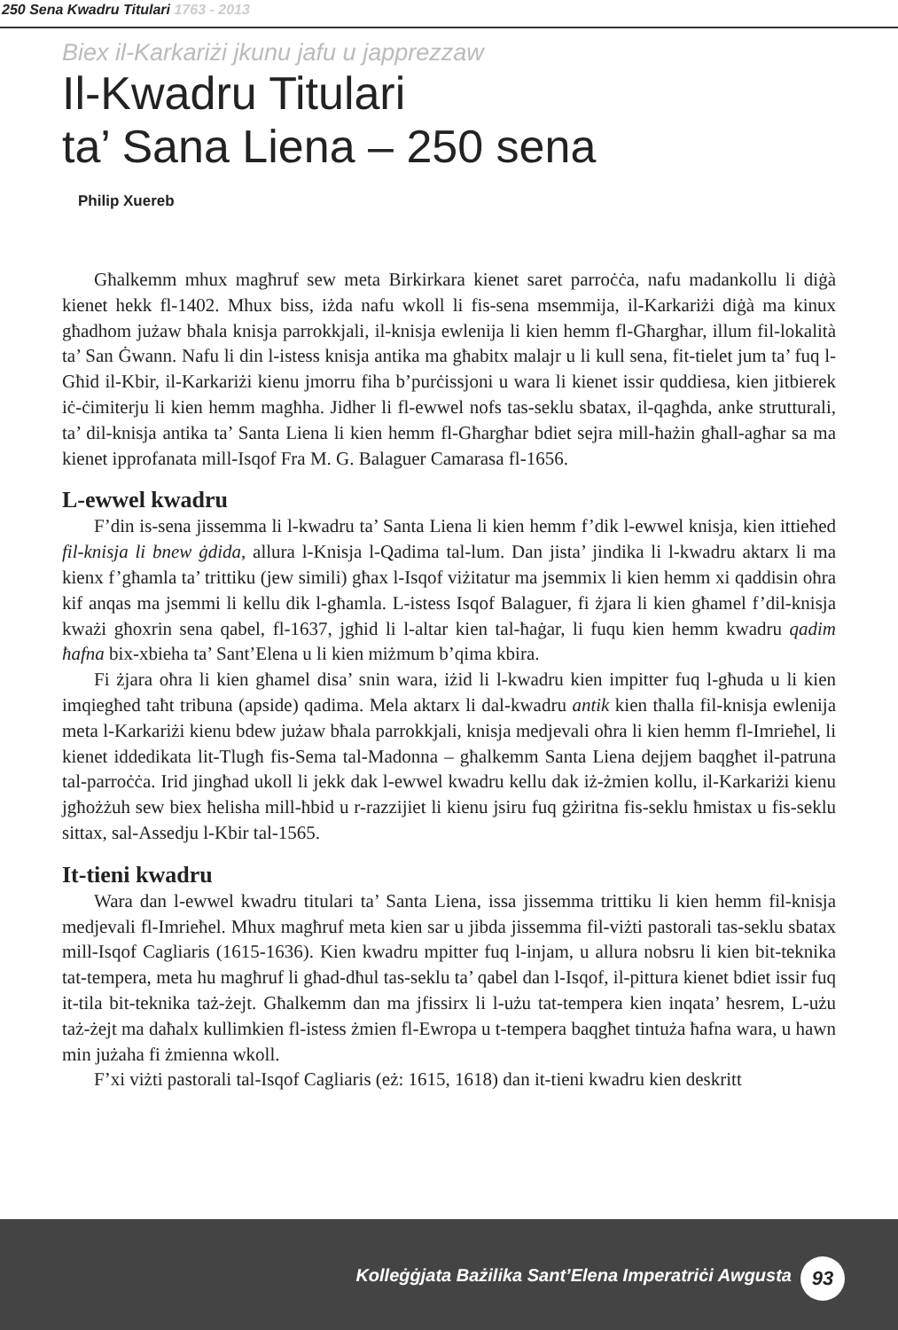250 Sena Kwadru Titulari 1763 - 2013
Biex il-Karkariżi jkunu jafu u japprezzaw
Il-Kwadru Titulari
ta’ Sana Liena – 250 sena
Philip Xuereb
Għalkemm mhux magħruf sew meta Birkirkara kienet saret parroċċa, nafu madankollu li diġà kienet hekk fl-1402. Mhux biss, iżda nafu wkoll li fis-sena msemmija, il-Karkariżi diġà ma kinux għadhom jużaw bħala knisja parrokkjali, il-knisja ewlenija li kien hemm fl-Għargħar, illum fil-lokalità ta’ San Ġwann. Nafu li din l-istess knisja antika ma għabitx malajr u li kull sena, fit-tielet jum ta’ fuq l-Għid il-Kbir, il-Karkariżi kienu jmorru fiha b’purċissjoni u wara li kienet issir quddiesa, kien jitbierek iċ-ċimiterju li kien hemm magħha. Jidher li fl-ewwel nofs tas-seklu sbatax, il-qagħda, anke strutturali, ta’ dil-knisja antika ta’ Santa Liena li kien hemm fl-Għargħar bdiet sejra mill-ħażin għall-agħar sa ma kienet ipprofanata mill-Isqof Fra M. G. Balaguer Camarasa fl-1656.
L-ewwel kwadru
F’din is-sena jissemma li l-kwadru ta’ Santa Liena li kien hemm f’dik l-ewwel knisja, kien ittieħed fil-knisja li bnew ġdida, allura l-Knisja l-Qadima tal-lum. Dan jista’ jindika li l-kwadru aktarx li ma kienx f’għamla ta’ trittiku (jew simili) għax l-Isqof viżitatur ma jsemmix li kien hemm xi qaddisin oħra kif anqas ma jsemmi li kellu dik l-għamla. L-istess Isqof Balaguer, fi żjara li kien għamel f’dil-knisja kważi għoxrin sena qabel, fl-1637, jgħid li l-altar kien tal-ħaġar, li fuqu kien hemm kwadru qadim ħafna bix-xbieha ta’ Sant’Elena u li kien miżmum b’qima kbira.
Fi żjara oħra li kien għamel disa’ snin wara, iżid li l-kwadru kien impitter fuq l-għuda u li kien imqiegħed taħt tribuna (apside) qadima. Mela aktarx li dal-kwadru antik kien tħalla fil-knisja ewlenija meta l-Karkariżi kienu bdew jużaw bħala parrokkjali, knisja medjevali oħra li kien hemm fl-Imrieħel, li kienet iddedikata lit-Tlugħ fis-Sema tal-Madonna – għalkemm Santa Liena dejjem baqgħet il-patruna tal-parroċċa. Irid jingħad ukoll li jekk dak l-ewwel kwadru kellu dak iż-żmien kollu, il-Karkariżi kienu jgħożżuh sew biex ħelisha mill-ħbid u r-razzijiet li kienu jsiru fuq gżiritna fis-seklu ħmistax u fis-seklu sittax, sal-Assedju l-Kbir tal-1565.
It-tieni kwadru
Wara dan l-ewwel kwadru titulari ta’ Santa Liena, issa jissemma trittiku li kien hemm fil-knisja medjevali fl-Imrieħel. Mhux magħruf meta kien sar u jibda jissemma fil-viżti pastorali tas-seklu sbatax mill-Isqof Cagliaris (1615-1636). Kien kwadru mpitter fuq l-injam, u allura nobsru li kien bit-teknika tat-tempera, meta hu magħruf li għad-dħul tas-seklu ta’ qabel dan l-Isqof, il-pittura kienet bdiet issir fuq it-tila bit-teknika taż-żejt. Għalkemm dan ma jfissirx li l-użu tat-tempera kien inqata’ ħesrem, L-użu taż-żejt ma daħalx kullimkien fl-istess żmien fl-Ewropa u t-tempera baqgħet tintuża ħafna wara, u hawn min jużaha fi żmienna wkoll.
F’xi viżti pastorali tal-Isqof Cagliaris (eż: 1615, 1618) dan it-tieni kwadru kien deskritt
Kolleġġjata Bażilika Sant’Elena Imperatriċi Awgusta 93